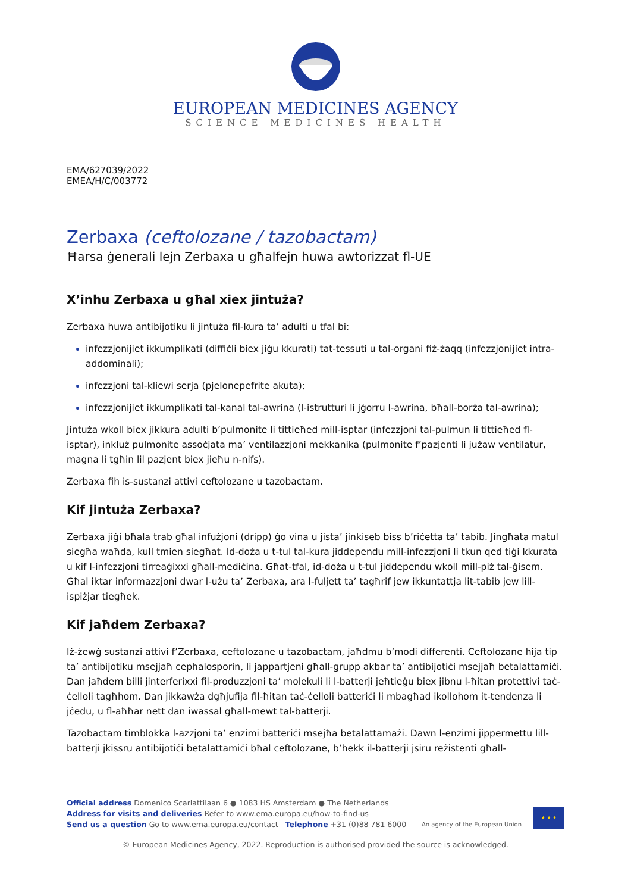EUROPEAN MEDICINES AGENCY
SCIENCE MEDICINES HEALTH
EMA/627039/2022
EMEA/H/C/003772
Zerbaxa (ceftolozane / tazobactam)
Ħarsa ġenerali lejn Zerbaxa u għalfejn huwa awtorizzat fl-UE
X’inhu Zerbaxa u għal xiex jintuża?
Zerbaxa huwa antibijotiku li jintuża fil-kura ta’ adulti u tfal bi:
infezzjonijiet ikkumplikati (diffiċli biex jiġu kkurati) tat-tessuti u tal-organi fiż-żaqq (infezzjonijiet intra-addominali);
infezzjoni tal-kliewi serja (pjelonepefrite akuta);
infezzjonijiet ikkumplikati tal-kanal tal-awrina (l-istrutturi li jġorru l-awrina, bħall-borża tal-awrina);
Jintuża wkoll biex jikkura adulti b’pulmonite li tittieħed mill-isptar (infezzjoni tal-pulmun li tittieħed fl-isptar), inkluż pulmonite assoċjata ma’ ventilazzjoni mekkanika (pulmonite f’pazjenti li jużaw ventilatur, magna li tgħin lil pazjent biex jieħu n-nifs).
Zerbaxa fih is-sustanzi attivi ceftolozane u tazobactam.
Kif jintuża Zerbaxa?
Zerbaxa jiġi bħala trab għal infużjoni (dripp) ġo vina u jista’ jinkiseb biss b’riċetta ta’ tabib. Jingħata matul siegħa waħda, kull tmien siegħat. Id-doża u t-tul tal-kura jiddependu mill-infezzjoni li tkun qed tiġi kkurata u kif l-infezzjoni tirreaġixxi għall-mediċina. Għat-tfal, id-doża u t-tul jiddependu wkoll mill-piż tal-ġisem. Għal iktar informazzjoni dwar l-użu ta’ Zerbaxa, ara l-fuljett ta’ tagħrif jew ikkuntattja lit-tabib jew lill-ispiżjar tiegħek.
Kif jaħdem Zerbaxa?
Iż-żewġ sustanzi attivi f’Zerbaxa, ceftolozane u tazobactam, jaħdmu b’modi differenti. Ceftolozane hija tip ta’ antibijotiku msejjaħ cephalosporin, li jappartjeni għall-grupp akbar ta’ antibijotiċi msejjaħ betalattamiċi. Dan jaħdem billi jinterferixxi fil-produzzjoni ta’ molekuli li l-batterji jeħtieġu biex jibnu l-ħitan protettivi taċ-ċelloli tagħhom. Dan jikkawża dgħjufija fil-ħitan taċ-ċelloli batteriċi li mbagħad ikollohom it-tendenza li jċedu, u fl-aħħar nett dan iwassal għall-mewt tal-batterji.
Tazobactam timblokka l-azzjoni ta’ enzimi batteriċi msejħa betalattamażi. Dawn l-enzimi jippermettu lill-batterji jkissru antibijotiċi betalattamiċi bħal ceftolozane, b’hekk il-batterji jsiru reżistenti għall-
Official address Domenico Scarlattilaan 6 ● 1083 HS Amsterdam ● The Netherlands
Address for visits and deliveries Refer to www.ema.europa.eu/how-to-find-us
Send us a question Go to www.ema.europa.eu/contact Telephone +31 (0)88 781 6000
An agency of the European Union
★ ★ ★
© European Medicines Agency, 2022. Reproduction is authorised provided the source is acknowledged.